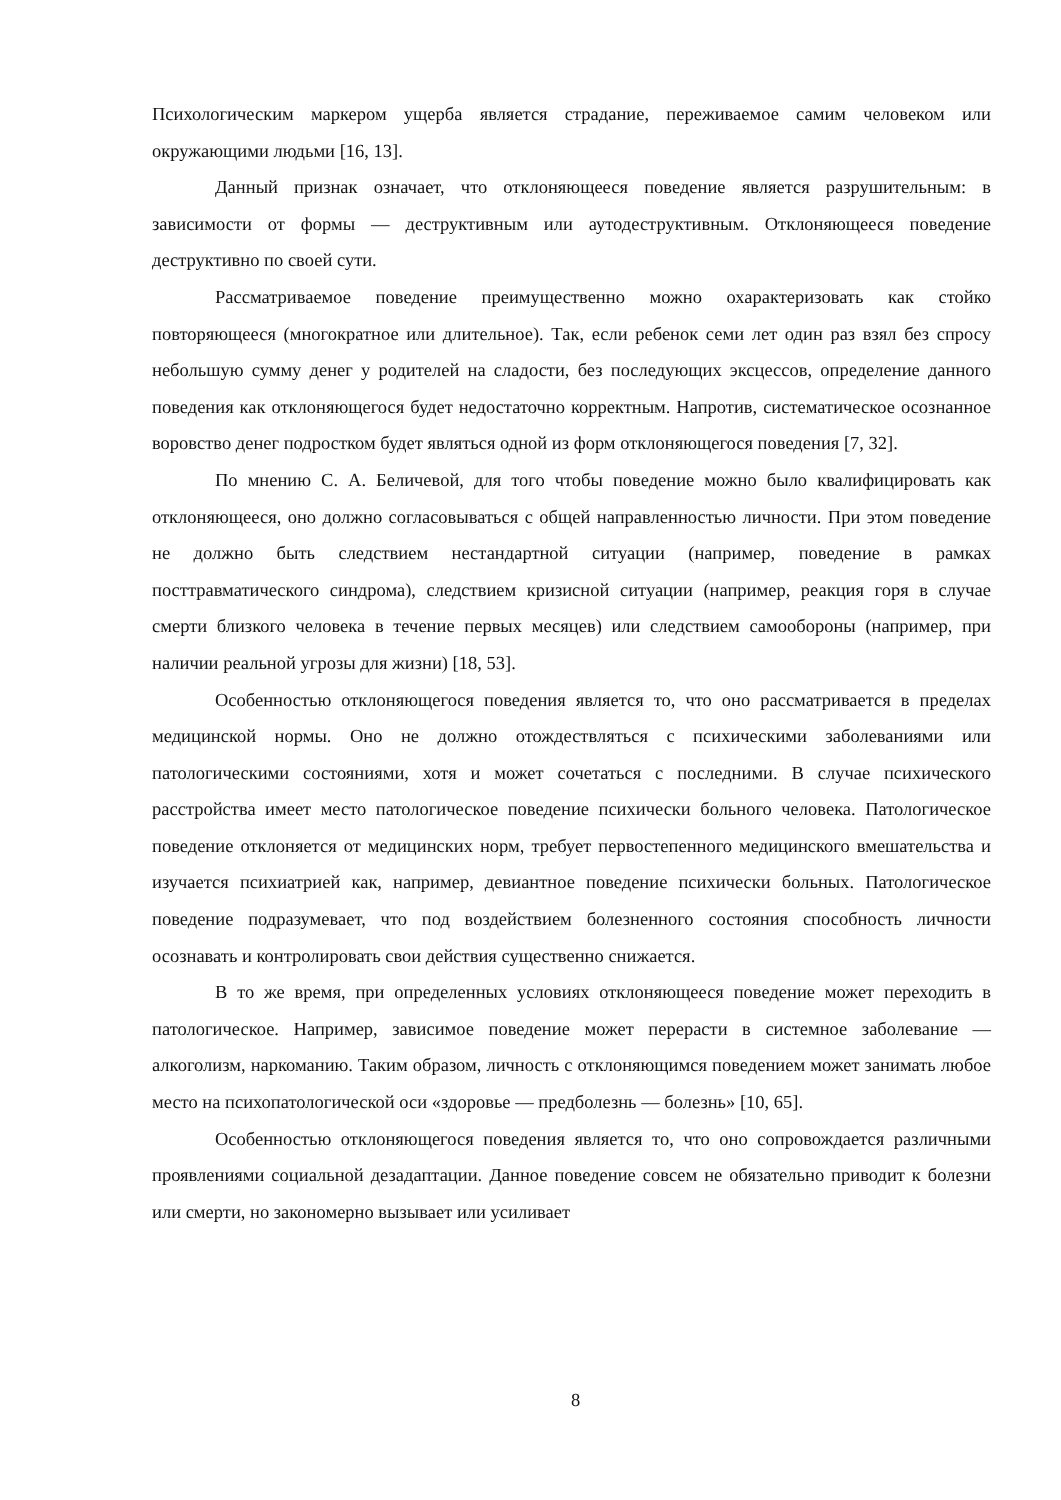Психологическим маркером ущерба является страдание, переживаемое самим человеком или окружающими людьми [16, 13].
Данный признак означает, что отклоняющееся поведение является разрушительным: в зависимости от формы — деструктивным или аутодеструктивным. Отклоняющееся поведение деструктивно по своей сути.
Рассматриваемое поведение преимущественно можно охарактеризовать как стойко повторяющееся (многократное или длительное). Так, если ребенок семи лет один раз взял без спросу небольшую сумму денег у родителей на сладости, без последующих эксцессов, определение данного поведения как отклоняющегося будет недостаточно корректным. Напротив, систематическое осознанное воровство денег подростком будет являться одной из форм отклоняющегося поведения [7, 32].
По мнению С. А. Беличевой, для того чтобы поведение можно было квалифицировать как отклоняющееся, оно должно согласовываться с общей направленностью личности. При этом поведение не должно быть следствием нестандартной ситуации (например, поведение в рамках посттравматического синдрома), следствием кризисной ситуации (например, реакция горя в случае смерти близкого человека в течение первых месяцев) или следствием самообороны (например, при наличии реальной угрозы для жизни) [18, 53].
Особенностью отклоняющегося поведения является то, что оно рассматривается в пределах медицинской нормы. Оно не должно отождествляться с психическими заболеваниями или патологическими состояниями, хотя и может сочетаться с последними. В случае психического расстройства имеет место патологическое поведение психически больного человека. Патологическое поведение отклоняется от медицинских норм, требует первостепенного медицинского вмешательства и изучается психиатрией как, например, девиантное поведение психически больных. Патологическое поведение подразумевает, что под воздействием болезненного состояния способность личности осознавать и контролировать свои действия существенно снижается.
В то же время, при определенных условиях отклоняющееся поведение может переходить в патологическое. Например, зависимое поведение может перерасти в системное заболевание — алкоголизм, наркоманию. Таким образом, личность с отклоняющимся поведением может занимать любое место на психопатологической оси «здоровье — предболезнь — болезнь» [10, 65].
Особенностью отклоняющегося поведения является то, что оно сопровождается различными проявлениями социальной дезадаптации. Данное поведение совсем не обязательно приводит к болезни или смерти, но закономерно вызывает или усиливает
8